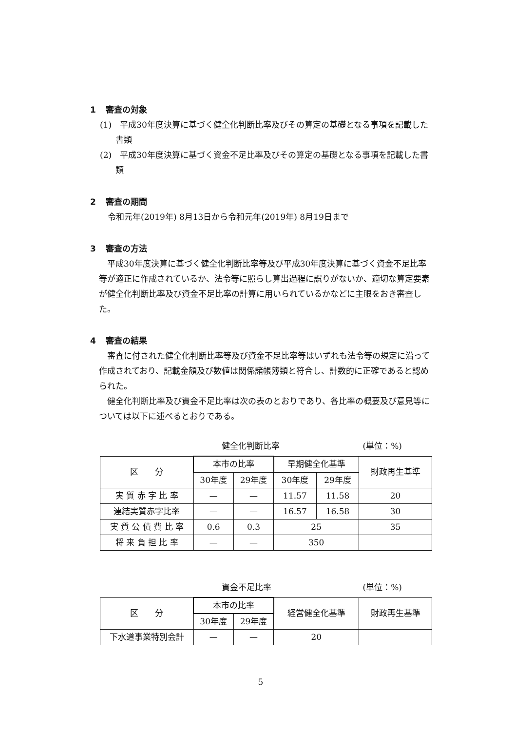1 審査の対象
(1)　平成30年度決算に基づく健全化判断比率及びその算定の基礎となる事項を記載した書類
(2)　平成30年度決算に基づく資金不足比率及びその算定の基礎となる事項を記載した書類
2 審査の期間
令和元年(2019年) 8月13日から令和元年(2019年) 8月19日まで
3 審査の方法
平成30年度決算に基づく健全化判断比率等及び平成30年度決算に基づく資金不足比率等が適正に作成されているか、法令等に照らし算出過程に誤りがないか、適切な算定要素が健全化判断比率及び資金不足比率の計算に用いられているかなどに主眼をおき審査した。
4 審査の結果
審査に付された健全化判断比率等及び資金不足比率等はいずれも法令等の規定に沿って作成されており、記載金額及び数値は関係諸帳簿類と符合し、計数的に正確であると認められた。
健全化判断比率及び資金不足比率は次の表のとおりであり、各比率の概要及び意見等については以下に述べるとおりである。
健全化判断比率 (単位：%)
| 区 分 | 本市の比率 | | 早期健全化基準 | | 財政再生基準 |
| --- | --- | --- | --- | --- | --- |
| | 30年度 | 29年度 | 30年度 | 29年度 | |
| 実 質 赤 字 比 率 | — | — | 11.57 | 11.58 | 20 |
| 連結実質赤字比率 | — | — | 16.57 | 16.58 | 30 |
| 実 質 公 債 費 比 率 | 0.6 | 0.3 | 25 | | 35 |
| 将 来 負 担 比 率 | — | — | 350 | | |
資金不足比率 (単位：%)
| 区 分 | 本市の比率 | | 経営健全化基準 | 財政再生基準 |
| --- | --- | --- | --- | --- |
| | 30年度 | 29年度 | | |
| 下水道事業特別会計 | — | — | 20 | |
5